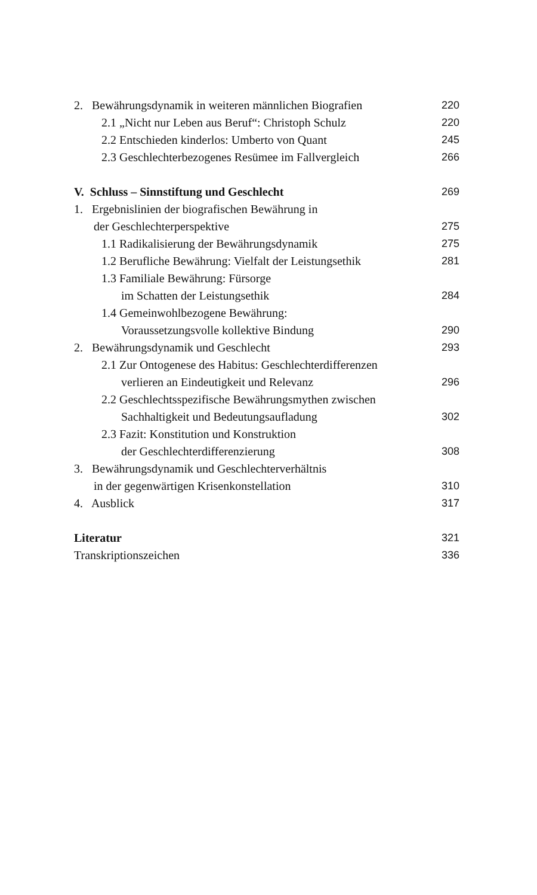2. Bewährungsdynamik in weiteren männlichen Biografien 220
2.1 „Nicht nur Leben aus Beruf“: Christoph Schulz 220
2.2 Entschieden kinderlos: Umberto von Quant 245
2.3 Geschlechterbezogenes Resümee im Fallvergleich 266
V. Schluss – Sinnstiftung und Geschlecht 269
1. Ergebnislinien der biografischen Bewährung in
der Geschlechterperspektive 275
1.1 Radikalisierung der Bewährungsdynamik 275
1.2 Berufliche Bewährung: Vielfalt der Leistungsethik 281
1.3 Familiale Bewährung: Fürsorge
im Schatten der Leistungsethik 284
1.4 Gemeinwohlbezogene Bewährung:
Voraussetzungsvolle kollektive Bindung 290
2. Bewährungsdynamik und Geschlecht 293
2.1 Zur Ontogenese des Habitus: Geschlechterdifferenzen
verlieren an Eindeutigkeit und Relevanz 296
2.2 Geschlechtsspezifische Bewährungsmythen zwischen
Sachhaltigkeit und Bedeutungsaufladung 302
2.3 Fazit: Konstitution und Konstruktion
der Geschlechterdifferenzierung 308
3. Bewährungsdynamik und Geschlechterverhältnis
in der gegenwärtigen Krisenkonstellation 310
4. Ausblick 317
Literatur 321
Transkriptionszeichen 336